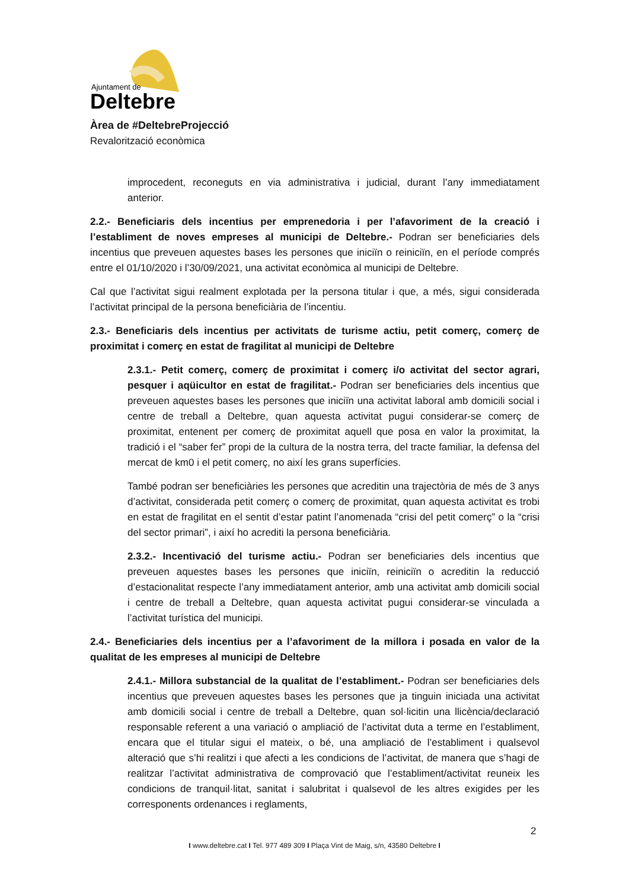Ajuntament de
Deltebre
Àrea de #DeltebreProjecció
Revalorització econòmica
improcedent, reconeguts en via administrativa i judicial, durant l’any immediatament anterior.
2.2.- Beneficiaris dels incentius per emprenedoria i per l’afavoriment de la creació i l’establiment de noves empreses al municipi de Deltebre.- Podran ser beneficiaries dels incentius que preveuen aquestes bases les persones que iniciïn o reiniciïn, en el període comprés entre el 01/10/2020 i l’30/09/2021, una activitat econòmica al municipi de Deltebre.
Cal que l’activitat sigui realment explotada per la persona titular i que, a més, sigui considerada l’activitat principal de la persona beneficiària de l’incentiu.
2.3.- Beneficiaris dels incentius per activitats de turisme actiu, petit comerç, comerç de proximitat i comerç en estat de fragilitat al municipi de Deltebre
2.3.1.- Petit comerç, comerç de proximitat i comerç i/o activitat del sector agrari, pesquer i aqüicultor en estat de fragilitat.- Podran ser beneficiaries dels incentius que preveuen aquestes bases les persones que iniciïn una activitat laboral amb domicili social i centre de treball a Deltebre, quan aquesta activitat pugui considerar-se comerç de proximitat, entenent per comerç de proximitat aquell que posa en valor la proximitat, la tradició i el “saber fer” propi de la cultura de la nostra terra, del tracte familiar, la defensa del mercat de km0 i el petit comerç, no així les grans superfícies.
També podran ser beneficiàries les persones que acreditin una trajectòria de més de 3 anys d’activitat, considerada petit comerç o comerç de proximitat, quan aquesta activitat es trobi en estat de fragilitat en el sentit d’estar patint l’anomenada “crisi del petit comerç” o la “crisi del sector primari”, i així ho acrediti la persona beneficiària.
2.3.2.- Incentivació del turisme actiu.- Podran ser beneficiaries dels incentius que preveuen aquestes bases les persones que iniciïn, reiniciïn o acreditin la reducció d’estacionalitat respecte l’any immediatament anterior, amb una activitat amb domicili social i centre de treball a Deltebre, quan aquesta activitat pugui considerar-se vinculada a l’activitat turística del municipi.
2.4.- Beneficiaries dels incentius per a l’afavoriment de la millora i posada en valor de la qualitat de les empreses al municipi de Deltebre
2.4.1.- Millora substancial de la qualitat de l’establiment.- Podran ser beneficiaries dels incentius que preveuen aquestes bases les persones que ja tinguin iniciada una activitat amb domicili social i centre de treball a Deltebre, quan sol·licitin una llicència/declaració responsable referent a una variació o ampliació de l’activitat duta a terme en l’establiment, encara que el titular sigui el mateix, o bé, una ampliació de l’establiment i qualsevol alteració que s’hi realitzi i que afecti a les condicions de l’activitat, de manera que s’hagi de realitzar l’activitat administrativa de comprovació que l’establiment/activitat reuneix les condicions de tranquil·litat, sanitat i salubritat i qualsevol de les altres exigides per les corresponents ordenances i reglaments,
2
I www.deltebre.cat I Tel. 977 489 309 I Plaça Vint de Maig, s/n, 43580 Deltebre I